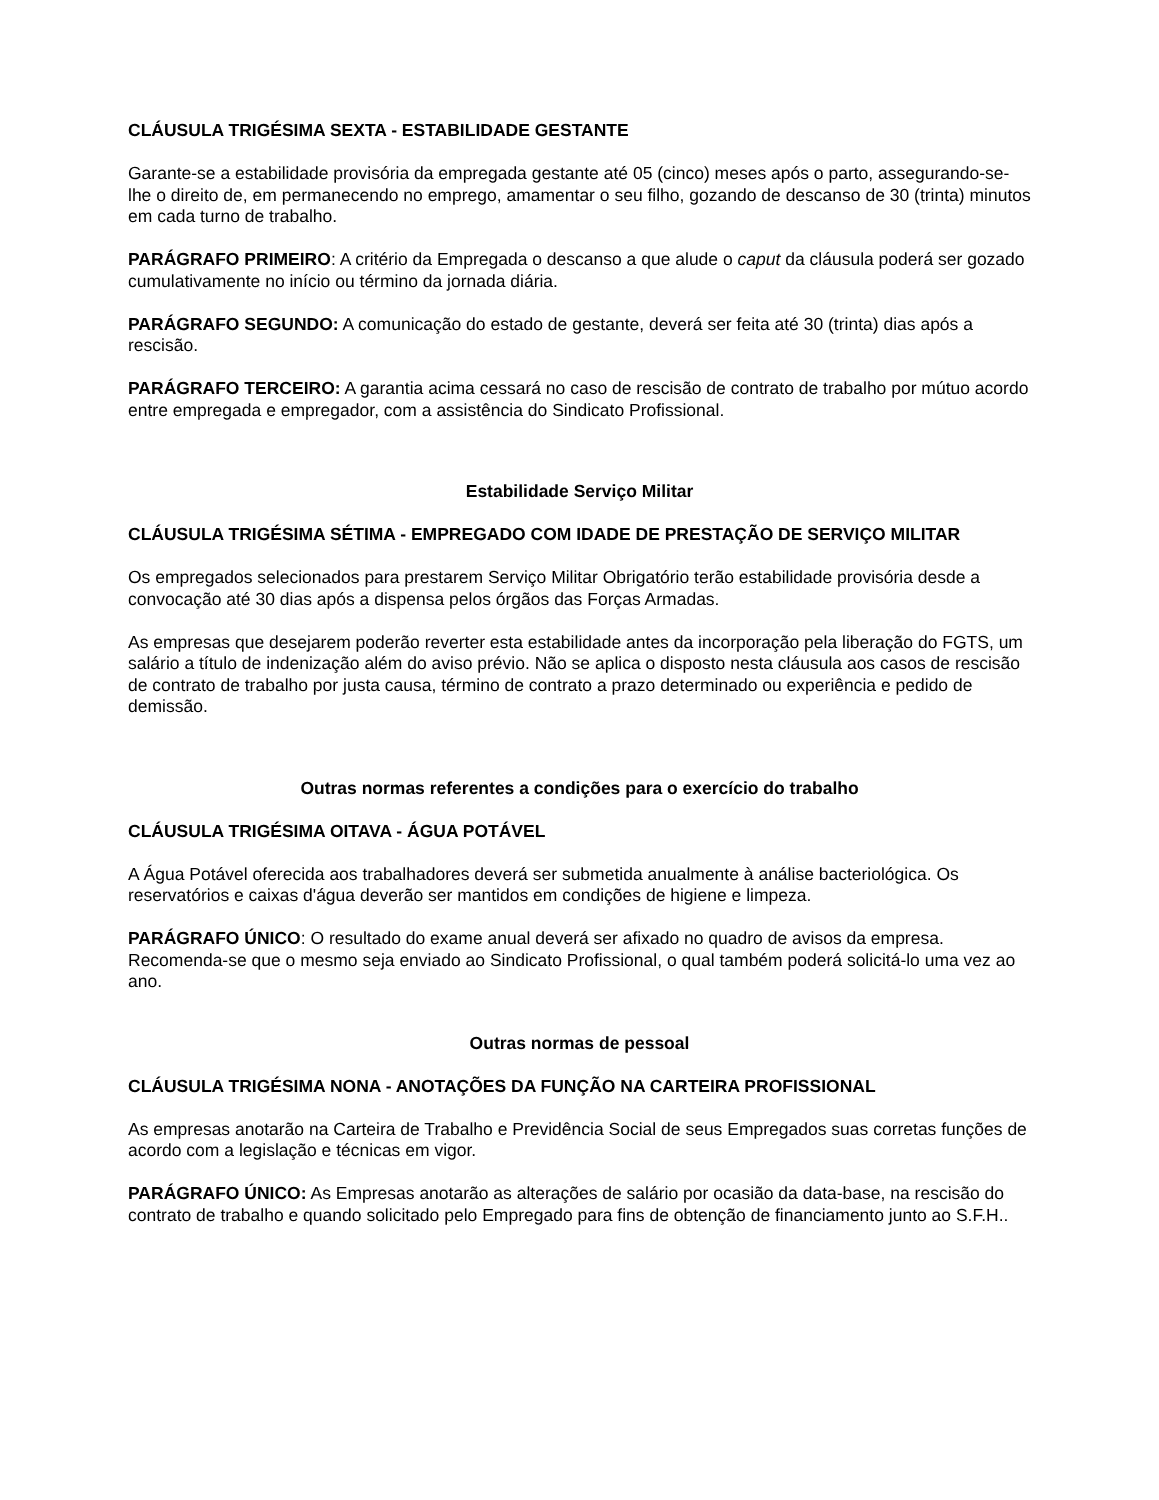CLÁUSULA TRIGÉSIMA SEXTA - ESTABILIDADE GESTANTE
Garante-se a estabilidade provisória da empregada gestante até 05 (cinco) meses após o parto, assegurando-se-lhe o direito de, em permanecendo no emprego, amamentar o seu filho, gozando de descanso de 30 (trinta) minutos em cada turno de trabalho.
PARÁGRAFO PRIMEIRO: A critério da Empregada o descanso a que alude o caput da cláusula poderá ser gozado cumulativamente no início ou término da jornada diária.
PARÁGRAFO SEGUNDO: A comunicação do estado de gestante, deverá ser feita até 30 (trinta) dias após a rescisão.
PARÁGRAFO TERCEIRO: A garantia acima cessará no caso de rescisão de contrato de trabalho por mútuo acordo entre empregada e empregador, com a assistência do Sindicato Profissional.
Estabilidade Serviço Militar
CLÁUSULA TRIGÉSIMA SÉTIMA - EMPREGADO COM IDADE DE PRESTAÇÃO DE SERVIÇO MILITAR
Os empregados selecionados para prestarem Serviço Militar Obrigatório terão estabilidade provisória desde a convocação até 30 dias após a dispensa pelos órgãos das Forças Armadas.
As empresas que desejarem poderão reverter esta estabilidade antes da incorporação pela liberação do FGTS, um salário a título de indenização além do aviso prévio. Não se aplica o disposto nesta cláusula aos casos de rescisão de contrato de trabalho por justa causa, término de contrato a prazo determinado ou experiência e pedido de demissão.
Outras normas referentes a condições para o exercício do trabalho
CLÁUSULA TRIGÉSIMA OITAVA - ÁGUA POTÁVEL
A Água Potável oferecida aos trabalhadores deverá ser submetida anualmente à análise bacteriológica. Os reservatórios e caixas d'água deverão ser mantidos em condições de higiene e limpeza.
PARÁGRAFO ÚNICO: O resultado do exame anual deverá ser afixado no quadro de avisos da empresa. Recomenda-se que o mesmo seja enviado ao Sindicato Profissional, o qual também poderá solicitá-lo uma vez ao ano.
Outras normas de pessoal
CLÁUSULA TRIGÉSIMA NONA - ANOTAÇÕES DA FUNÇÃO NA CARTEIRA PROFISSIONAL
As empresas anotarão na Carteira de Trabalho e Previdência Social de seus Empregados suas corretas funções de acordo com a legislação e técnicas em vigor.
PARÁGRAFO ÚNICO: As Empresas anotarão as alterações de salário por ocasião da data-base, na rescisão do contrato de trabalho e quando solicitado pelo Empregado para fins de obtenção de financiamento junto ao S.F.H..